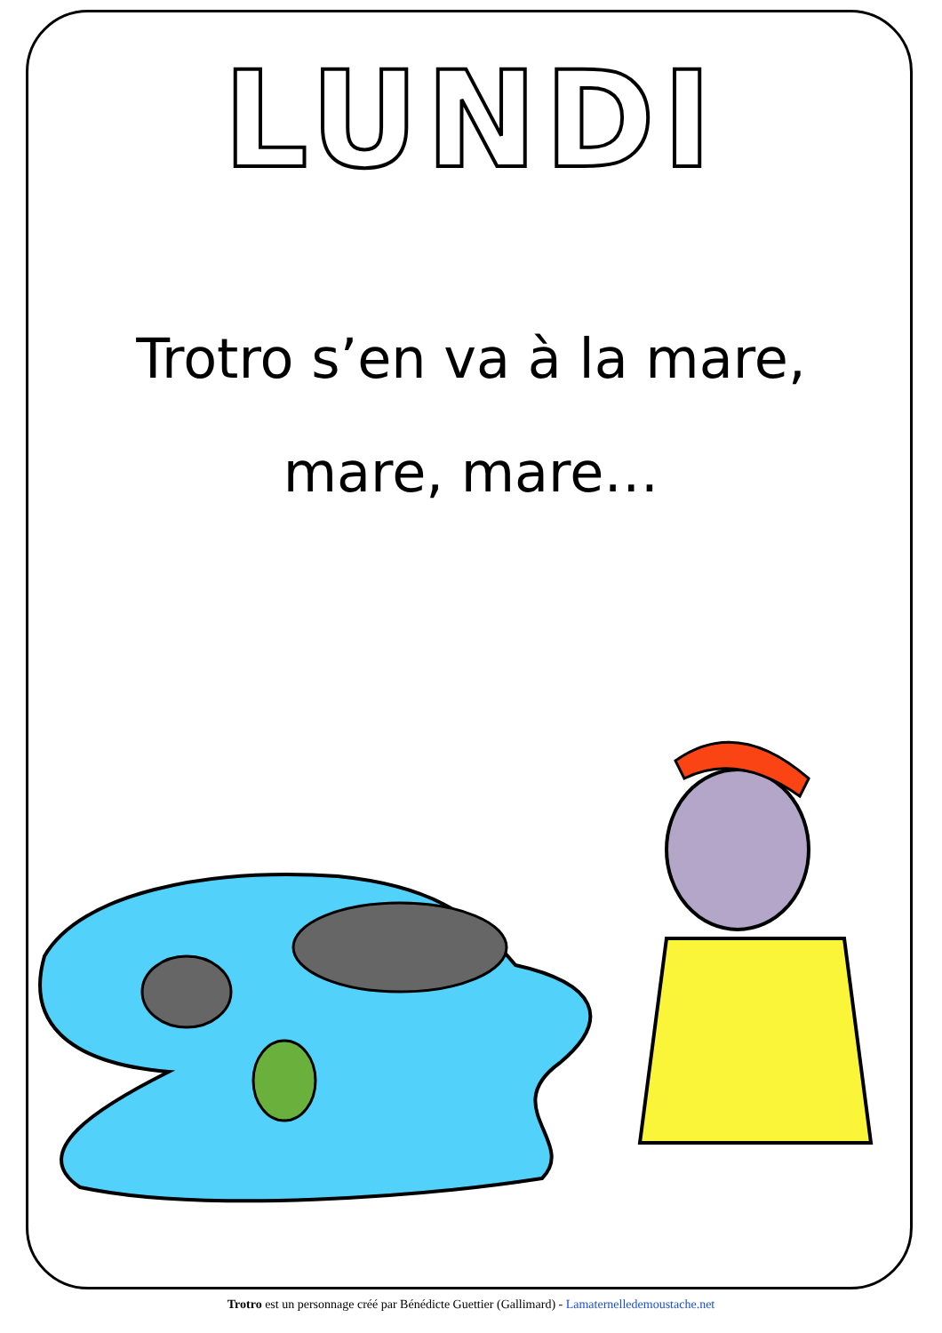LUNDI
Trotro s’en va à la mare,
mare, mare…
Trotro est un personnage créé par Bénédicte Guettier (Gallimard) - Lamaternelledemoustache.net